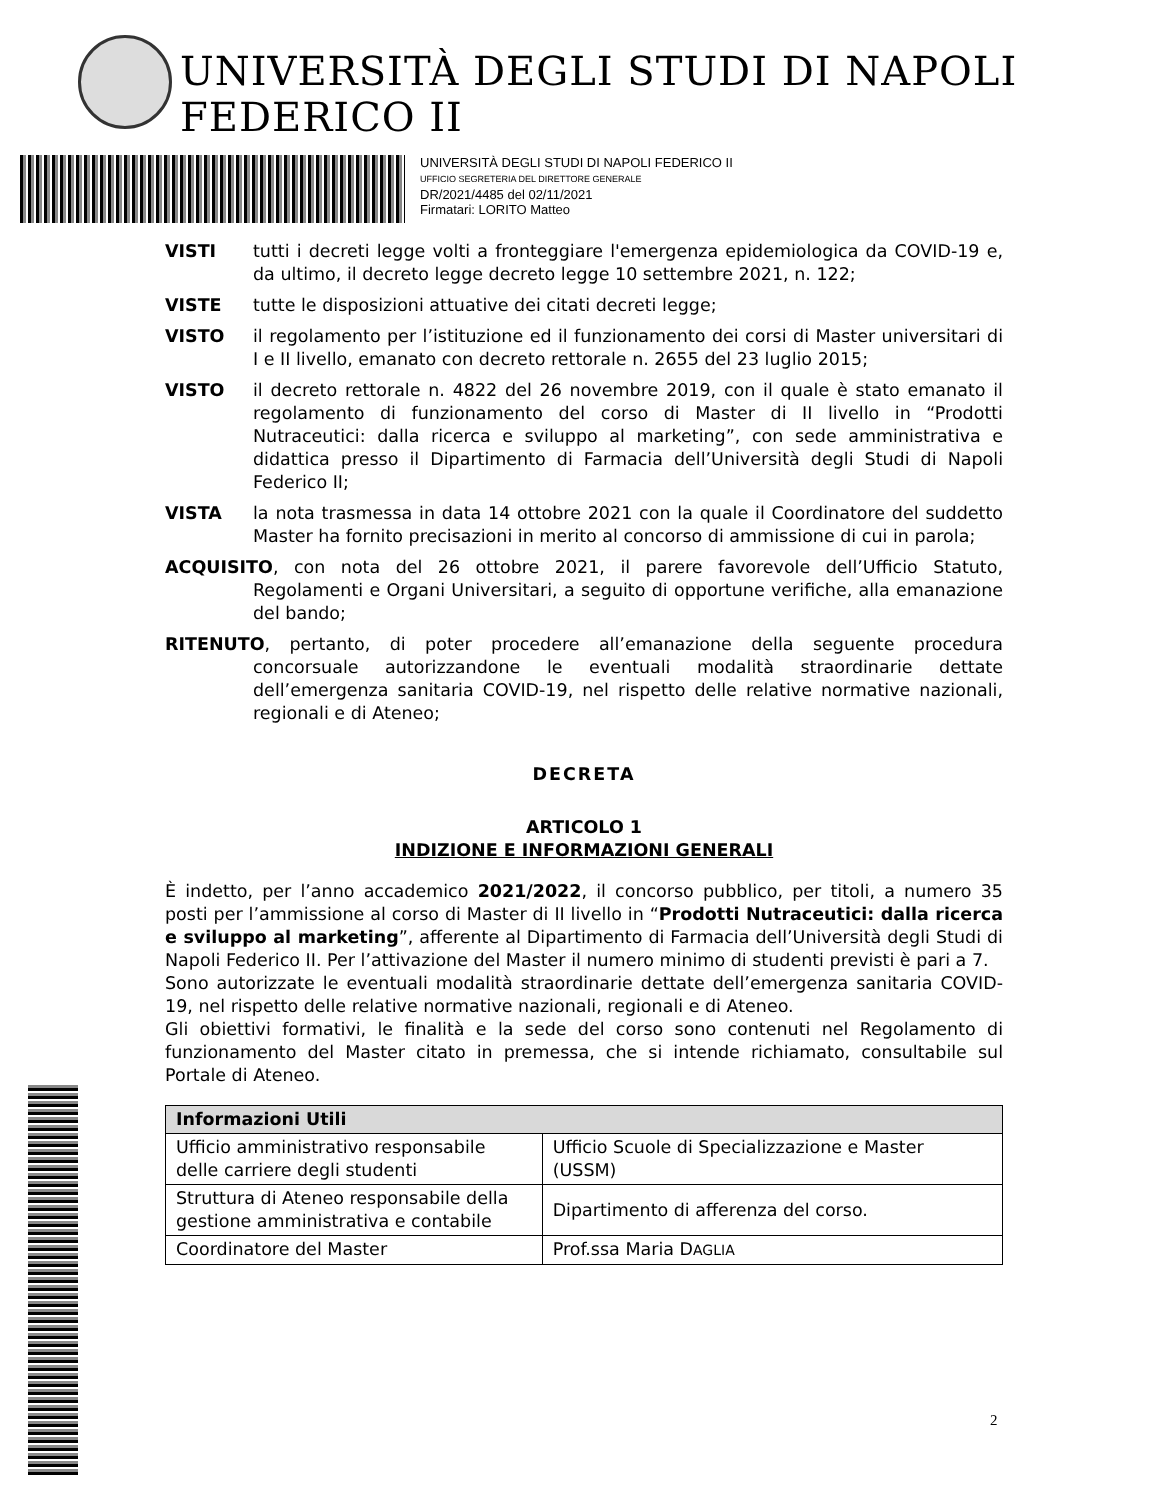UNIVERSITÀ DEGLI STUDI DI NAPOLI FEDERICO II
UNIVERSITÀ DEGLI STUDI DI NAPOLI FEDERICO II
UFFICIO SEGRETERIA DEL DIRETTORE GENERALE
DR/2021/4485 del 02/11/2021
Firmatari: LORITO Matteo
VISTI tutti i decreti legge volti a fronteggiare l'emergenza epidemiologica da COVID-19 e, da ultimo, il decreto legge decreto legge 10 settembre 2021, n. 122;
VISTE tutte le disposizioni attuative dei citati decreti legge;
VISTO il regolamento per l’istituzione ed il funzionamento dei corsi di Master universitari di I e II livello, emanato con decreto rettorale n. 2655 del 23 luglio 2015;
VISTO il decreto rettorale n. 4822 del 26 novembre 2019, con il quale è stato emanato il regolamento di funzionamento del corso di Master di II livello in “Prodotti Nutraceutici: dalla ricerca e sviluppo al marketing”, con sede amministrativa e didattica presso il Dipartimento di Farmacia dell’Università degli Studi di Napoli Federico II;
VISTA la nota trasmessa in data 14 ottobre 2021 con la quale il Coordinatore del suddetto Master ha fornito precisazioni in merito al concorso di ammissione di cui in parola;
ACQUISITO, con nota del 26 ottobre 2021, il parere favorevole dell’Ufficio Statuto, Regolamenti e Organi Universitari, a seguito di opportune verifiche, alla emanazione del bando;
RITENUTO, pertanto, di poter procedere all’emanazione della seguente procedura concorsuale autorizzandone le eventuali modalità straordinarie dettate dell’emergenza sanitaria COVID-19, nel rispetto delle relative normative nazionali, regionali e di Ateneo;
DECRETA
ARTICOLO 1
INDIZIONE E INFORMAZIONI GENERALI
È indetto, per l’anno accademico 2021/2022, il concorso pubblico, per titoli, a numero 35 posti per l’ammissione al corso di Master di II livello in “Prodotti Nutraceutici: dalla ricerca e sviluppo al marketing”, afferente al Dipartimento di Farmacia dell’Università degli Studi di Napoli Federico II. Per l’attivazione del Master il numero minimo di studenti previsti è pari a 7.
Sono autorizzate le eventuali modalità straordinarie dettate dell’emergenza sanitaria COVID-19, nel rispetto delle relative normative nazionali, regionali e di Ateneo.
Gli obiettivi formativi, le finalità e la sede del corso sono contenuti nel Regolamento di funzionamento del Master citato in premessa, che si intende richiamato, consultabile sul Portale di Ateneo.
| Informazioni Utili | |
| --- | --- |
| Ufficio amministrativo responsabile delle carriere degli studenti | Ufficio Scuole di Specializzazione e Master (USSM) |
| Struttura di Ateneo responsabile della gestione amministrativa e contabile | Dipartimento di afferenza del corso. |
| Coordinatore del Master | Prof.ssa Maria D AGLIA |
2